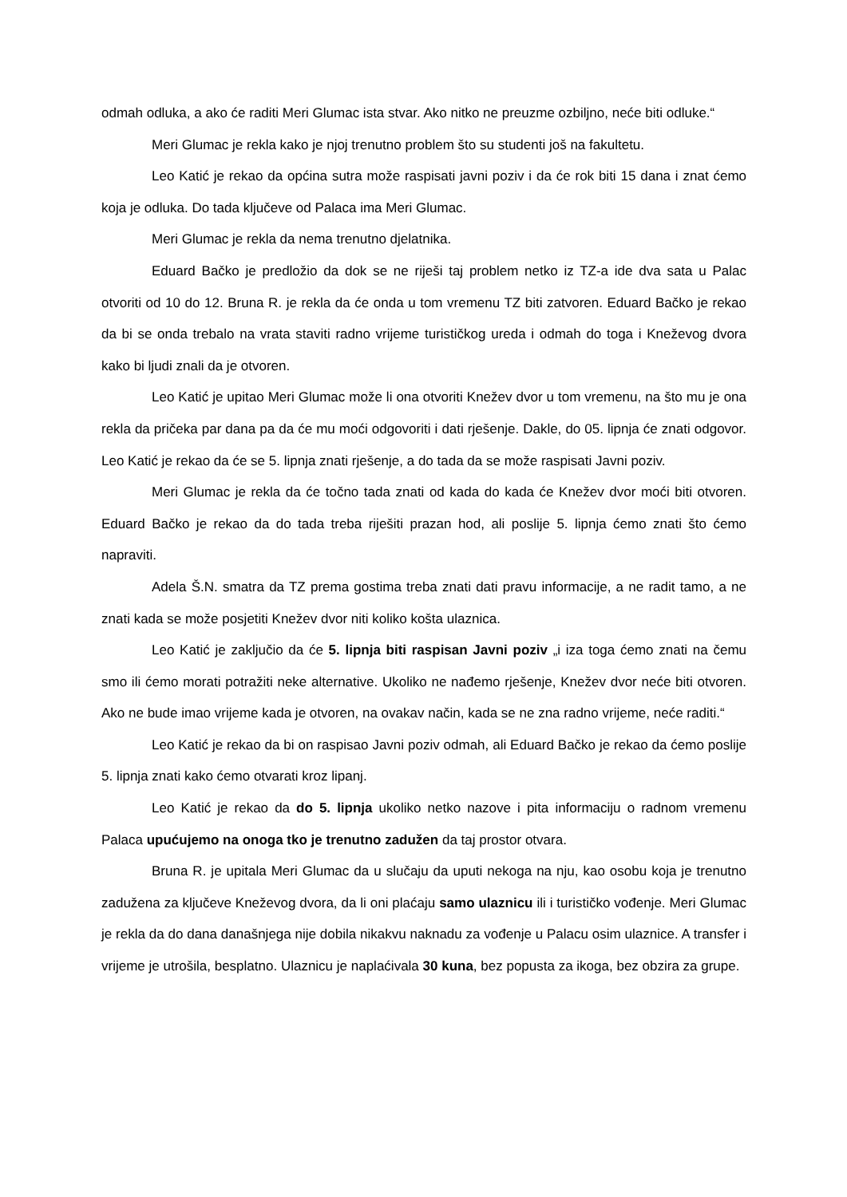odmah odluka, a ako će raditi Meri Glumac ista stvar. Ako nitko ne preuzme ozbiljno, neće biti odluke.“
Meri Glumac je rekla kako je njoj trenutno problem što su studenti još na fakultetu.
Leo Katić je rekao da općina sutra može raspisati javni poziv i da će rok biti 15 dana i znat ćemo koja je odluka. Do tada ključeve od Palaca ima Meri Glumac.
Meri Glumac je rekla da nema trenutno djelatnika.
Eduard Bačko je predložio da dok se ne riješi taj problem netko iz TZ-a ide dva sata u Palac otvoriti od 10 do 12. Bruna R. je rekla da će onda u tom vremenu TZ biti zatvoren. Eduard Bačko je rekao da bi se onda trebalo na vrata staviti radno vrijeme turističkog ureda i odmah do toga i Kneževog dvora kako bi ljudi znali da je otvoren.
Leo Katić je upitao Meri Glumac može li ona otvoriti Knežev dvor u tom vremenu, na što mu je ona rekla da pričeka par dana pa da će mu moći odgovoriti i dati rješenje. Dakle, do 05. lipnja će znati odgovor. Leo Katić je rekao da će se 5. lipnja znati rješenje, a do tada da se može raspisati Javni poziv.
Meri Glumac je rekla da će točno tada znati od kada do kada će Knežev dvor moći biti otvoren. Eduard Bačko je rekao da do tada treba riješiti prazan hod, ali poslije 5. lipnja ćemo znati što ćemo napraviti.
Adela Š.N. smatra da TZ prema gostima treba znati dati pravu informacije, a ne radit tamo, a ne znati kada se može posjetiti Knežev dvor niti koliko košta ulaznica.
Leo Katić je zaključio da će 5. lipnja biti raspisan Javni poziv „i iza toga ćemo znati na čemu smo ili ćemo morati potražiti neke alternative. Ukoliko ne nađemo rješenje, Knežev dvor neće biti otvoren. Ako ne bude imao vrijeme kada je otvoren, na ovakav način, kada se ne zna radno vrijeme, neće raditi.“
Leo Katić je rekao da bi on raspisao Javni poziv odmah, ali Eduard Bačko je rekao da ćemo poslije 5. lipnja znati kako ćemo otvarati kroz lipanj.
Leo Katić je rekao da do 5. lipnja ukoliko netko nazove i pita informaciju o radnom vremenu Palaca upućujemo na onoga tko je trenutno zadužen da taj prostor otvara.
Bruna R. je upitala Meri Glumac da u slučaju da uputi nekoga na nju, kao osobu koja je trenutno zadužena za ključeve Kneževog dvora, da li oni plaćaju samo ulaznicu ili i turističko vođenje. Meri Glumac je rekla da do dana današnjega nije dobila nikakvu naknadu za vođenje u Palacu osim ulaznice. A transfer i vrijeme je utrošila, besplatno. Ulaznicu je naplaćivala 30 kuna, bez popusta za ikoga, bez obzira za grupe.